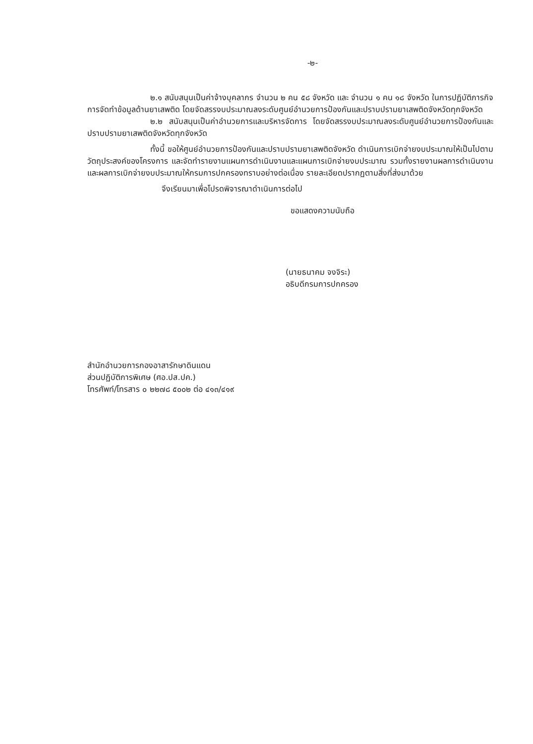-๒-
๒.๑ สนับสนุนเป็นค่าจ้างบุคลากร จำนวน ๒ คน ๕๘ จังหวัด และ จำนวน ๑ คน ๑๘ จังหวัด ในการปฏิบัติภารกิจการจัดทำข้อมูลด้านยาเสพติด โดยจัดสรรงบประมาณลงระดับศูนย์อำนวยการป้องกันและปราบปรามยาเสพติดจังหวัดทุกจังหวัด
๒.๒ สนับสนุนเป็นค่าอำนวยการและบริหารจัดการ โดยจัดสรรงบประมาณลงระดับศูนย์อำนวยการป้องกันและปราบปรามยาเสพติดจังหวัดทุกจังหวัด
ทั้งนี้ ขอให้ศูนย์อำนวยการป้องกันและปราบปรามยาเสพติดจังหวัด ดำเนินการเบิกจ่ายงบประมาณให้เป็นไปตามวัตถุประสงค์ของโครงการ และจัดทำรายงานแผนการดำเนินงานและแผนการเบิกจ่ายงบประมาณ รวมทั้งรายงานผลการดำเนินงานและผลการเบิกจ่ายงบประมาณให้กรมการปกครองทราบอย่างต่อเนื่อง รายละเอียดปรากฏตามสิ่งที่ส่งมาด้วย
จึงเรียนมาเพื่อโปรดพิจารณาดำเนินการต่อไป
ขอแสดงความนับถือ
(นายธนาคม จงจิระ)
อธิบดีกรมการปกครอง
สำนักอำนวยการกองอาสารักษาดินแดน
ส่วนปฏิบัติการพิเศษ (ศอ.ปส.ปค.)
โทรศัพท์/โทรสาร ๐ ๒๒๗๘ ๕๐๐๒ ต่อ ๔๑๓/๔๑๙